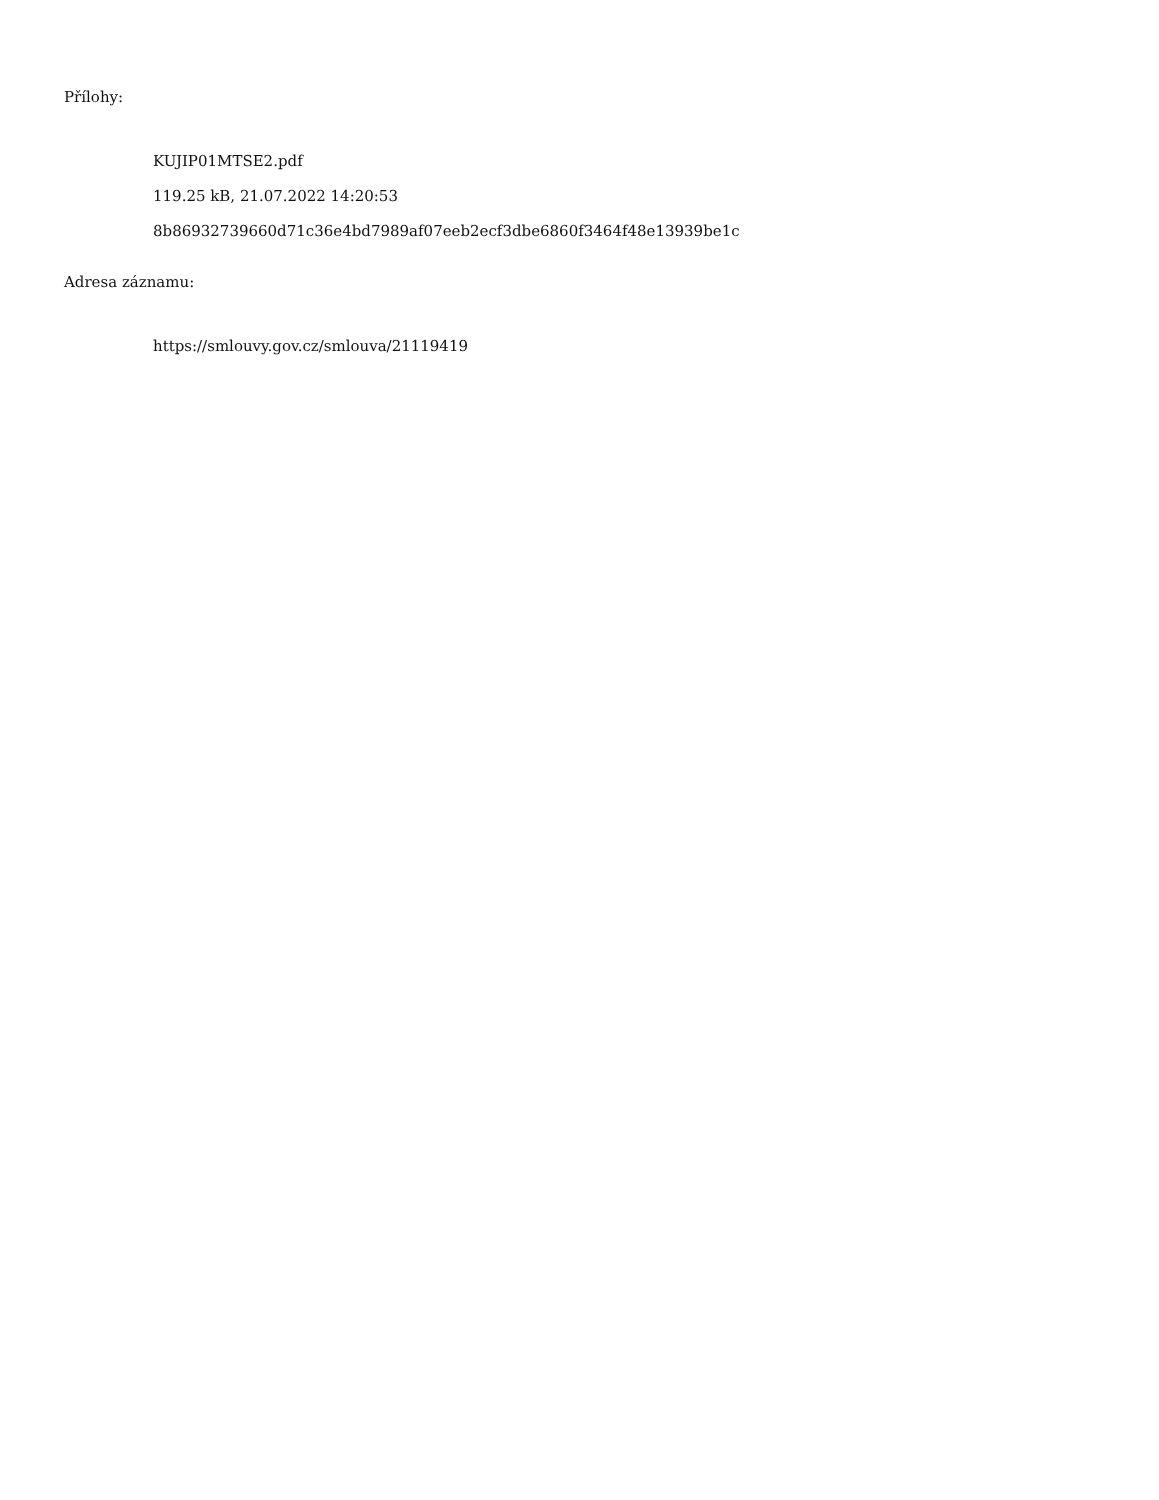Přílohy:
KUJIP01MTSE2.pdf
119.25 kB, 21.07.2022 14:20:53
8b86932739660d71c36e4bd7989af07eeb2ecf3dbe6860f3464f48e13939be1c
Adresa záznamu:
https://smlouvy.gov.cz/smlouva/21119419